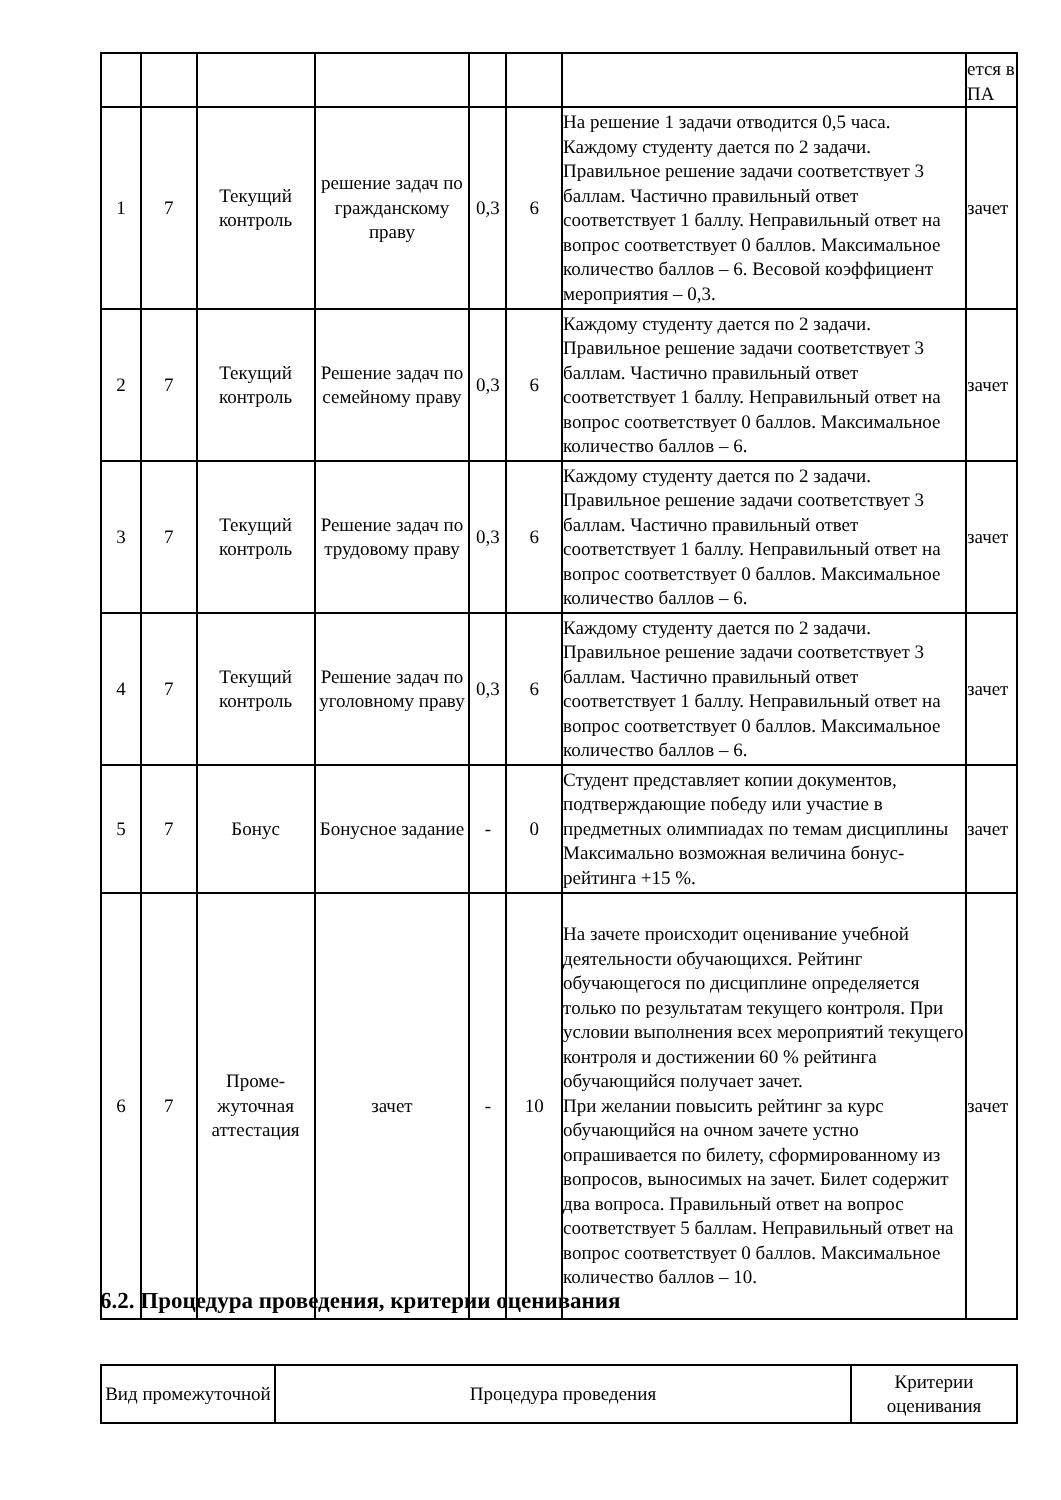| | | | | | | | ется в ПА |
| 1 | 7 | Текущий контроль | решение задач по гражданскому праву | 0,3 | 6 | На решение 1 задачи отводится 0,5 часа. Каждому студенту дается по 2 задачи. Правильное решение задачи соответствует 3 баллам. Частично правильный ответ соответствует 1 баллу. Неправильный ответ на вопрос соответствует 0 баллов. Максимальное количество баллов – 6. Весовой коэффициент мероприятия – 0,3. | зачет |
| 2 | 7 | Текущий контроль | Решение задач по семейному праву | 0,3 | 6 | Каждому студенту дается по 2 задачи. Правильное решение задачи соответствует 3 баллам. Частично правильный ответ соответствует 1 баллу. Неправильный ответ на вопрос соответствует 0 баллов. Максимальное количество баллов – 6. | зачет |
| 3 | 7 | Текущий контроль | Решение задач по трудовому праву | 0,3 | 6 | Каждому студенту дается по 2 задачи. Правильное решение задачи соответствует 3 баллам. Частично правильный ответ соответствует 1 баллу. Неправильный ответ на вопрос соответствует 0 баллов. Максимальное количество баллов – 6. | зачет |
| 4 | 7 | Текущий контроль | Решение задач по уголовному праву | 0,3 | 6 | Каждому студенту дается по 2 задачи. Правильное решение задачи соответствует 3 баллам. Частично правильный ответ соответствует 1 баллу. Неправильный ответ на вопрос соответствует 0 баллов. Максимальное количество баллов – 6. | зачет |
| 5 | 7 | Бонус | Бонусное задание | - | 0 | Студент представляет копии документов, подтверждающие победу или участие в предметных олимпиадах по темам дисциплины Максимально возможная величина бонус-рейтинга +15 %. | зачет |
| 6 | 7 | Проме-жуточная аттестация | зачет | - | 10 | На зачете происходит оценивание учебной деятельности обучающихся. Рейтинг обучающегося по дисциплине определяется только по результатам текущего контроля. При условии выполнения всех мероприятий текущего контроля и достижении 60 % рейтинга обучающийся получает зачет. При желании повысить рейтинг за курс обучающийся на очном зачете устно опрашивается по билету, сформированному из вопросов, выносимых на зачет. Билет содержит два вопроса. Правильный ответ на вопрос соответствует 5 баллам. Неправильный ответ на вопрос соответствует 0 баллов. Максимальное количество баллов – 10. | зачет |
6.2. Процедура проведения, критерии оценивания
| Вид промежуточной | Процедура проведения | Критерии оценивания |
| --- | --- | --- |